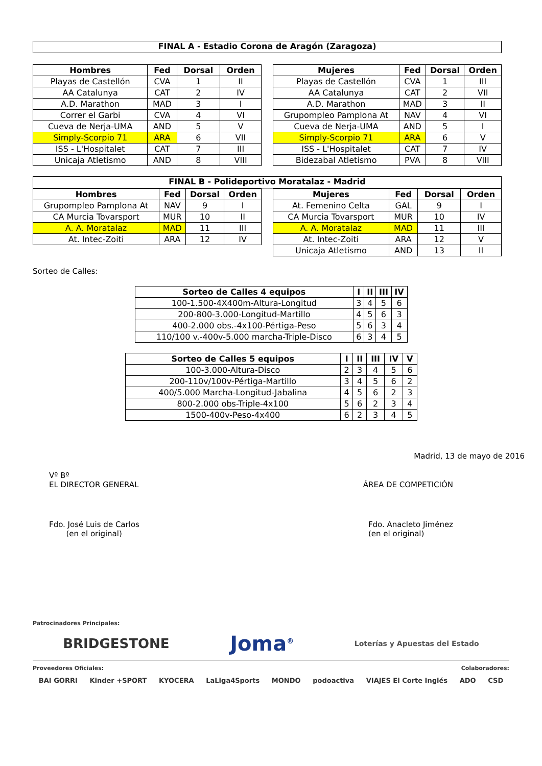FINAL A - Estadio Corona de Aragón (Zaragoza)
| Hombres | Fed | Dorsal | Orden |
| --- | --- | --- | --- |
| Playas de Castellón | CVA | 1 | II |
| AA Catalunya | CAT | 2 | IV |
| A.D. Marathon | MAD | 3 | I |
| Correr el Garbi | CVA | 4 | VI |
| Cueva de Nerja-UMA | AND | 5 | V |
| Simply-Scorpio 71 | ARA | 6 | VII |
| ISS - L'Hospitalet | CAT | 7 | III |
| Unicaja Atletismo | AND | 8 | VIII |
| Mujeres | Fed | Dorsal | Orden |
| --- | --- | --- | --- |
| Playas de Castellón | CVA | 1 | III |
| AA Catalunya | CAT | 2 | VII |
| A.D. Marathon | MAD | 3 | II |
| Grupompleo Pamplona At | NAV | 4 | VI |
| Cueva de Nerja-UMA | AND | 5 | I |
| Simply-Scorpio 71 | ARA | 6 | V |
| ISS - L'Hospitalet | CAT | 7 | IV |
| Bidezabal Atletismo | PVA | 8 | VIII |
FINAL B - Polideportivo Moratalaz - Madrid
| Hombres | Fed | Dorsal | Orden |
| --- | --- | --- | --- |
| Grupompleo Pamplona At | NAV | 9 | I |
| CA Murcia Tovarsport | MUR | 10 | II |
| A. A. Moratalaz | MAD | 11 | III |
| At. Intec-Zoiti | ARA | 12 | IV |
| Mujeres | Fed | Dorsal | Orden |
| --- | --- | --- | --- |
| At. Femenino Celta | GAL | 9 | I |
| CA Murcia Tovarsport | MUR | 10 | IV |
| A. A. Moratalaz | MAD | 11 | III |
| At. Intec-Zoiti | ARA | 12 | V |
| Unicaja Atletismo | AND | 13 | II |
Sorteo de Calles:
| Sorteo de Calles 4 equipos | I | II | III | IV |
| --- | --- | --- | --- | --- |
| 100-1.500-4X400m-Altura-Longitud | 3 | 4 | 5 | 6 |
| 200-800-3.000-Longitud-Martillo | 4 | 5 | 6 | 3 |
| 400-2.000 obs.-4x100-Pértiga-Peso | 5 | 6 | 3 | 4 |
| 110/100 v.-400v-5.000 marcha-Triple-Disco | 6 | 3 | 4 | 5 |
| Sorteo de Calles 5 equipos | I | II | III | IV | V |
| --- | --- | --- | --- | --- | --- |
| 100-3.000-Altura-Disco | 2 | 3 | 4 | 5 | 6 |
| 200-110v/100v-Pértiga-Martillo | 3 | 4 | 5 | 6 | 2 |
| 400/5.000 Marcha-Longitud-Jabalina | 4 | 5 | 6 | 2 | 3 |
| 800-2.000 obs-Triple-4x100 | 5 | 6 | 2 | 3 | 4 |
| 1500-400v-Peso-4x400 | 6 | 2 | 3 | 4 | 5 |
Madrid, 13 de mayo de 2016
Vº Bº
EL DIRECTOR GENERAL
ÁREA DE COMPETICIÓN
Fdo. José Luis de Carlos
(en el original)
Fdo. Anacleto Jiménez
(en el original)
Patrocinadores Principales:
BRIDGESTONE Joma<sup>®</sup> Loterías y Apuestas del Estado
Proveedores Oficiales: Colaboradores:
BAI GORRI Kinder +SPORT KYOCERA LaLiga4Sports MONDO podoactiva VIAJES El Corte Inglés ADO CSD